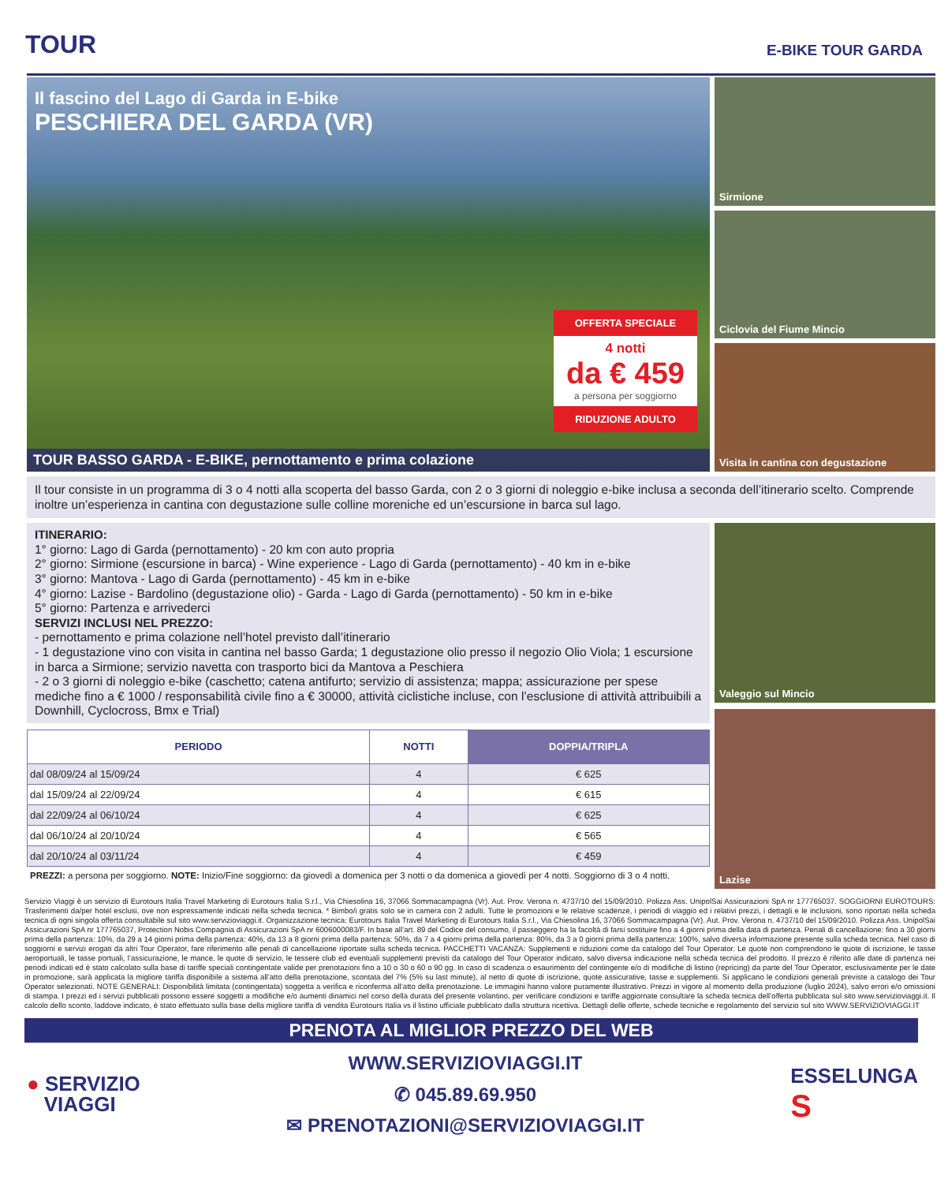TOUR
E-BIKE TOUR GARDA
Il fascino del Lago di Garda in E-bike
PESCHIERA DEL GARDA (VR)
OFFERTA SPECIALE
4 notti
da € 459
a persona per soggiorno
RIDUZIONE ADULTO
TOUR BASSO GARDA - E-BIKE, pernottamento e prima colazione
Sirmione
Ciclovia del Fiume Mincio
Visita in cantina con degustazione
Il tour consiste in un programma di 3 o 4 notti alla scoperta del basso Garda, con 2 o 3 giorni di noleggio e-bike inclusa a seconda dell’itinerario scelto. Comprende inoltre un’esperienza in cantina con degustazione sulle colline moreniche ed un’escursione in barca sul lago.
ITINERARIO:
1° giorno: Lago di Garda (pernottamento) - 20 km con auto propria
2° giorno: Sirmione (escursione in barca) - Wine experience - Lago di Garda (pernottamento) - 40 km in e-bike
3° giorno: Mantova - Lago di Garda (pernottamento) - 45 km in e-bike
4° giorno: Lazise - Bardolino (degustazione olio) - Garda - Lago di Garda (pernottamento) - 50 km in e-bike
5° giorno: Partenza e arrivederci
SERVIZI INCLUSI NEL PREZZO:
- pernottamento e prima colazione nell’hotel previsto dall’itinerario
- 1 degustazione vino con visita in cantina nel basso Garda; 1 degustazione olio presso il negozio Olio Viola; 1 escursione in barca a Sirmione; servizio navetta con trasporto bici da Mantova a Peschiera
- 2 o 3 giorni di noleggio e-bike (caschetto; catena antifurto; servizio di assistenza; mappa; assicurazione per spese mediche fino a € 1000 / responsabilità civile fino a € 30000, attività ciclistiche incluse, con l’esclusione di attività attribuibili a Downhill, Cyclocross, Bmx e Trial)
| PERIODO | NOTTI | DOPPIA/TRIPLA |
| --- | --- | --- |
| dal 08/09/24 al 15/09/24 | 4 | € 625 |
| dal 15/09/24 al 22/09/24 | 4 | € 615 |
| dal 22/09/24 al 06/10/24 | 4 | € 625 |
| dal 06/10/24 al 20/10/24 | 4 | € 565 |
| dal 20/10/24 al 03/11/24 | 4 | € 459 |
PREZZI: a persona per soggiorno. NOTE: Inizio/Fine soggiorno: da giovedì a domenica per 3 notti o da domenica a giovedì per 4 notti. Soggiorno di 3 o 4 notti.
Valeggio sul Mincio
Lazise
Servizio Viaggi è un servizio di Eurotours Italia Travel Marketing di Eurotours Italia S.r.l., Via Chiesolina 16, 37066 Sommacampagna (Vr). Aut. Prov. Verona n. 4737/10 del 15/09/2010. Polizza Ass. UnipolSai Assicurazioni SpA nr 177765037. SOGGIORNI EUROTOURS: Trasferimenti da/per hotel esclusi, ove non espressamente indicati nella scheda tecnica. * Bimbo/i gratis solo se in camera con 2 adulti. Tutte le promozioni e le relative scadenze, i periodi di viaggio ed i relativi prezzi, i dettagli e le inclusioni, sono riportati nella scheda tecnica di ogni singola offerta consultabile sul sito www.servizioviaggi.it. Organizzazione tecnica: Eurotours Italia Travel Marketing di Eurotours Italia S.r.l., Via Chiesolina 16, 37066 Sommacampagna (Vr). Aut. Prov. Verona n. 4737/10 del 15/09/2010. Polizza Ass. UnipolSai Assicurazioni SpA nr 177765037, Protection Nobis Compagnia di Assicurazioni SpA nr 6006000083/F. In base all’art. 89 del Codice del consumo, il passeggero ha la facoltà di farsi sostituire fino a 4 giorni prima della data di partenza. Penali di cancellazione: fino a 30 giorni prima della partenza: 10%, da 29 a 14 giorni prima della partenza: 40%, da 13 a 8 giorni prima della partenza: 50%, da 7 a 4 giorni prima della partenza: 80%, da 3 a 0 giorni prima della partenza: 100%, salvo diversa informazione presente sulla scheda tecnica. Nel caso di soggiorni e servizi erogati da altri Tour Operator, fare riferimento alle penali di cancellazione riportate sulla scheda tecnica. PACCHETTI VACANZA: Supplementi e riduzioni come da catalogo del Tour Operator. Le quote non comprendono le quote di iscrizione, le tasse aeroportuali, le tasse portuali, l’assicurazione, le mance, le quote di servizio, le tessere club ed eventuali supplementi previsti da catalogo del Tour Operator indicato, salvo diversa indicazione nella scheda tecnica del prodotto. Il prezzo è riferito alle date di partenza nei periodi indicati ed è stato calcolato sulla base di tariffe speciali contingentate valide per prenotazioni fino a 10 o 30 o 60 o 90 gg. In caso di scadenza o esaurimento del contingente e/o di modifiche di listino (repricing) da parte del Tour Operator, esclusivamente per le date in promozione, sarà applicata la migliore tariffa disponibile a sistema all’atto della prenotazione, scontata del 7% (5% su last minute), al netto di quote di iscrizione, quote assicurative, tasse e supplementi. Si applicano le condizioni generali previste a catalogo dei Tour Operator selezionati. NOTE GENERALI: Disponibilità limitata (contingentata) soggetta a verifica e riconferma all’atto della prenotazione. Le immagini hanno valore puramente illustrativo. Prezzi in vigore al momento della produzione (luglio 2024), salvo errori e/o omissioni di stampa. I prezzi ed i servizi pubblicati possono essere soggetti a modifiche e/o aumenti dinamici nel corso della durata del presente volantino, per verificare condizioni e tariffe aggiornate consultare la scheda tecnica dell’offerta pubblicata sul sito www.servizioviaggi.it. Il calcolo dello sconto, laddove indicato, è stato effettuato sulla base della migliore tariffa di vendita Eurotours Italia vs il listino ufficiale pubblicato dalla struttura ricettiva. Dettagli delle offerte, schede tecniche e regolamento del servizio sul sito WWW.SERVIZIOVIAGGI.IT
PRENOTA AL MIGLIOR PREZZO DEL WEB
● SERVIZIO
VIAGGI
WWW.SERVIZIOVIAGGI.IT
✆ 045.89.69.950
✉ PRENOTAZIONI@SERVIZIOVIAGGI.IT
ESSELUNGA
S